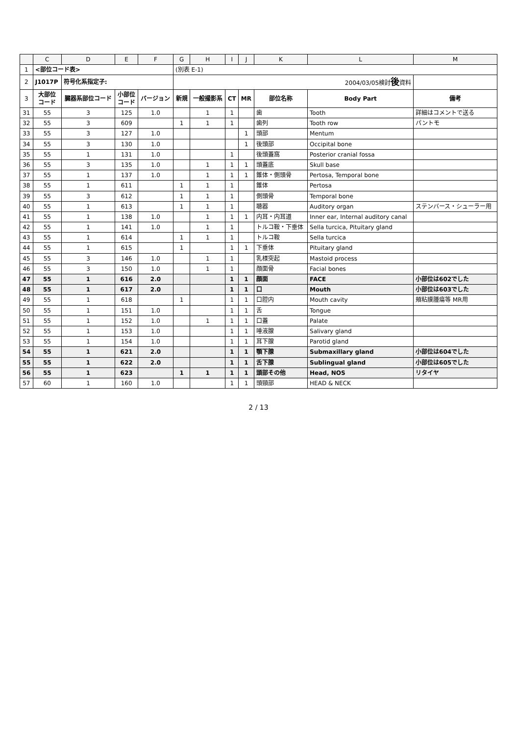| | C | D | E | F | G | H | I | J | K | L | M |
| --- | --- | --- | --- | --- | --- | --- | --- | --- | --- | --- | --- |
| 1 | <部位コード表> | | | | (別表 E-1) | | | | | | |
| 2 | J1017P | 符号化系指定子: | | | 2004/03/05検討 後 資料 | | | | | | |
| 3 | 大部位 コード | 臓器系部位コード | 小部位 コード | バージョン | 新規 | 一般撮影系 | CT | MR | 部位名称 | Body Part | 備考 |
| 31 | 55 | 3 | 125 | 1.0 | | 1 | 1 | | 歯 | Tooth | 詳細はコメントで送る |
| 32 | 55 | 3 | 609 | | 1 | 1 | 1 | | 歯列 | Tooth row | パントモ |
| 33 | 55 | 3 | 127 | 1.0 | | | | 1 | 頭部 | Mentum | |
| 34 | 55 | 3 | 130 | 1.0 | | | | 1 | 後頭部 | Occipital bone | |
| 35 | 55 | 1 | 131 | 1.0 | | | 1 | | 後頭蓋窩 | Posterior cranial fossa | |
| 36 | 55 | 3 | 135 | 1.0 | | 1 | 1 | 1 | 頭蓋底 | Skull base | |
| 37 | 55 | 1 | 137 | 1.0 | | 1 | 1 | 1 | 錐体・側頭骨 | Pertosa, Temporal bone | |
| 38 | 55 | 1 | 611 | | 1 | 1 | 1 | | 錐体 | Pertosa | |
| 39 | 55 | 3 | 612 | | 1 | 1 | 1 | | 側頭骨 | Temporal bone | |
| 40 | 55 | 1 | 613 | | 1 | 1 | 1 | | 聴器 | Auditory organ | ステンバース・シューラー用 |
| 41 | 55 | 1 | 138 | 1.0 | | 1 | 1 | 1 | 内耳・内耳道 | Inner ear, Internal auditory canal | |
| 42 | 55 | 1 | 141 | 1.0 | | 1 | 1 | | トルコ鞍・下垂体 | Sella turcica, Pituitary gland | |
| 43 | 55 | 1 | 614 | | 1 | 1 | 1 | | トルコ鞍 | Sella turcica | |
| 44 | 55 | 1 | 615 | | 1 | | 1 | 1 | 下垂体 | Pituitary gland | |
| 45 | 55 | 3 | 146 | 1.0 | | 1 | 1 | | 乳様突起 | Mastoid process | |
| 46 | 55 | 3 | 150 | 1.0 | | 1 | 1 | | 顔面骨 | Facial bones | |
| 47 | 55 | 1 | 616 | 2.0 | | | 1 | 1 | 顔面 | FACE | 小部位は602でした |
| 48 | 55 | 1 | 617 | 2.0 | | | 1 | 1 | 口 | Mouth | 小部位は603でした |
| 49 | 55 | 1 | 618 | | 1 | | 1 | 1 | 口腔内 | Mouth cavity | 頬粘膜腫瘍等 MR用 |
| 50 | 55 | 1 | 151 | 1.0 | | | 1 | 1 | 舌 | Tongue | |
| 51 | 55 | 1 | 152 | 1.0 | | 1 | 1 | 1 | 口蓋 | Palate | |
| 52 | 55 | 1 | 153 | 1.0 | | | 1 | 1 | 唾液腺 | Salivary gland | |
| 53 | 55 | 1 | 154 | 1.0 | | | 1 | 1 | 耳下腺 | Parotid gland | |
| 54 | 55 | 1 | 621 | 2.0 | | | 1 | 1 | 顎下腺 | Submaxillary gland | 小部位は604でした |
| 55 | 55 | 1 | 622 | 2.0 | | | 1 | 1 | 舌下腺 | Sublingual gland | 小部位は605でした |
| 56 | 55 | 1 | 623 | | 1 | 1 | 1 | 1 | 頭部その他 | Head, NOS | リタイヤ |
| 57 | 60 | 1 | 160 | 1.0 | | | 1 | 1 | 頭頸部 | HEAD & NECK | |
2 / 13